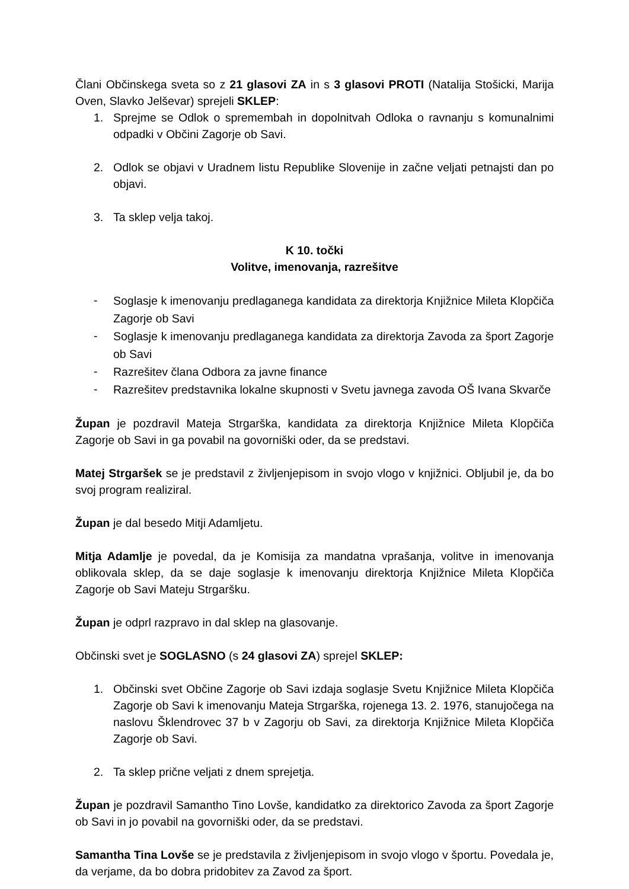Člani Občinskega sveta so z 21 glasovi ZA in s 3 glasovi PROTI (Natalija Stošicki, Marija Oven, Slavko Jelševar) sprejeli SKLEP:
1. Sprejme se Odlok o spremembah in dopolnitvah Odloka o ravnanju s komunalnimi odpadki v Občini Zagorje ob Savi.
2. Odlok se objavi v Uradnem listu Republike Slovenije in začne veljati petnajsti dan po objavi.
3. Ta sklep velja takoj.
K 10. točki
Volitve, imenovanja, razrešitve
- Soglasje k imenovanju predlaganega kandidata za direktorja Knjižnice Mileta Klopčiča Zagorje ob Savi
- Soglasje k imenovanju predlaganega kandidata za direktorja Zavoda za šport Zagorje ob Savi
- Razrešitev člana Odbora za javne finance
- Razrešitev predstavnika lokalne skupnosti v Svetu javnega zavoda OŠ Ivana Skvarče
Župan je pozdravil Mateja Strgarška, kandidata za direktorja Knjižnice Mileta Klopčiča Zagorje ob Savi in ga povabil na govorniški oder, da se predstavi.
Matej Strgaršek se je predstavil z življenjepisom in svojo vlogo v knjižnici. Obljubil je, da bo svoj program realiziral.
Župan je dal besedo Mitji Adamljetu.
Mitja Adamlje je povedal, da je Komisija za mandatna vprašanja, volitve in imenovanja oblikovala sklep, da se daje soglasje k imenovanju direktorja Knjižnice Mileta Klopčiča Zagorje ob Savi Mateju Strgaršku.
Župan je odprl razpravo in dal sklep na glasovanje.
Občinski svet je SOGLASNO (s 24 glasovi ZA) sprejel SKLEP:
1. Občinski svet Občine Zagorje ob Savi izdaja soglasje Svetu Knjižnice Mileta Klopčiča Zagorje ob Savi k imenovanju Mateja Strgarška, rojenega 13. 2. 1976, stanujočega na naslovu Šklendrovec 37 b v Zagorju ob Savi, za direktorja Knjižnice Mileta Klopčiča Zagorje ob Savi.
2. Ta sklep prične veljati z dnem sprejetja.
Župan je pozdravil Samantho Tino Lovše, kandidatko za direktorico Zavoda za šport Zagorje ob Savi in jo povabil na govorniški oder, da se predstavi.
Samantha Tina Lovše se je predstavila z življenjepisom in svojo vlogo v športu. Povedala je, da verjame, da bo dobra pridobitev za Zavod za šport.